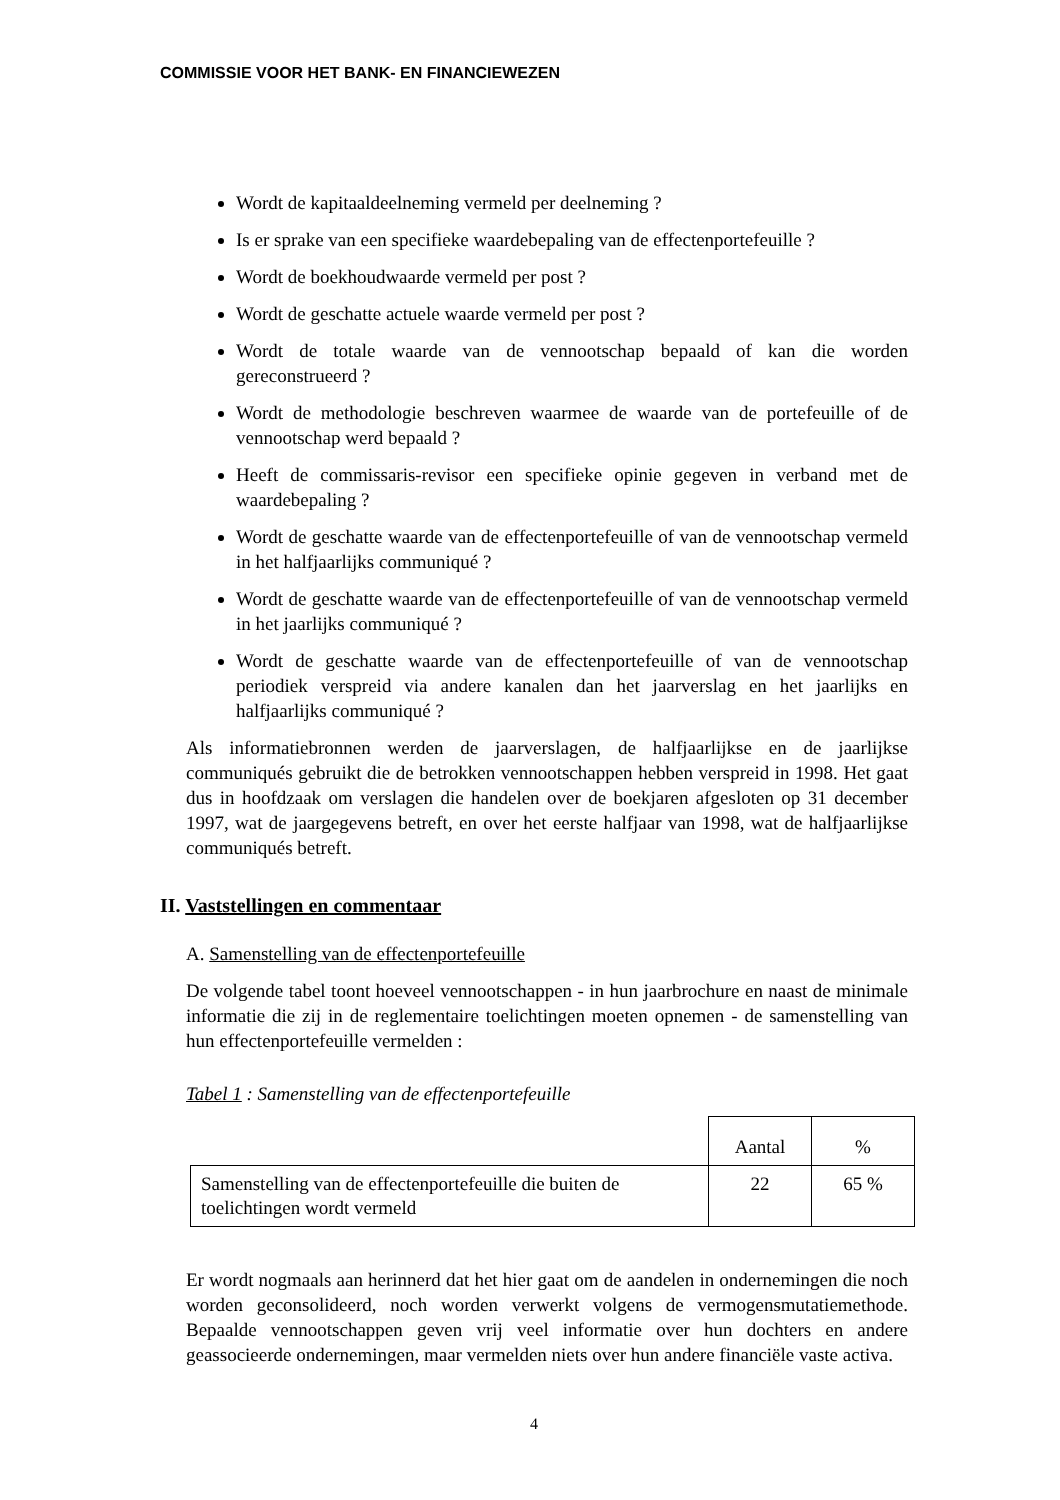COMMISSIE VOOR HET BANK- EN FINANCIEWEZEN
Wordt de kapitaaldeelneming vermeld per deelneming ?
Is er sprake van een specifieke waardebepaling van de effectenportefeuille ?
Wordt de boekhoudwaarde vermeld per post ?
Wordt de geschatte actuele waarde vermeld per post ?
Wordt de totale waarde van de vennootschap bepaald of kan die worden gereconstrueerd ?
Wordt de methodologie beschreven waarmee de waarde van de portefeuille of de vennootschap werd bepaald ?
Heeft de commissaris-revisor een specifieke opinie gegeven in verband met de waardebepaling ?
Wordt de geschatte waarde van de effectenportefeuille of van de vennootschap vermeld in het halfjaarlijks communiqué ?
Wordt de geschatte waarde van de effectenportefeuille of van de vennootschap vermeld in het jaarlijks communiqué ?
Wordt de geschatte waarde van de effectenportefeuille of van de vennootschap periodiek verspreid via andere kanalen dan het jaarverslag en het jaarlijks en halfjaarlijks communiqué ?
Als informatiebronnen werden de jaarverslagen, de halfjaarlijkse en de jaarlijkse communiqués gebruikt die de betrokken vennootschappen hebben verspreid in 1998. Het gaat dus in hoofdzaak om verslagen die handelen over de boekjaren afgesloten op 31 december 1997, wat de jaargegevens betreft, en over het eerste halfjaar van 1998, wat de halfjaarlijkse communiqués betreft.
II. Vaststellingen en commentaar
A. Samenstelling van de effectenportefeuille
De volgende tabel toont hoeveel vennootschappen - in hun jaarbrochure en naast de minimale informatie die zij in de reglementaire toelichtingen moeten opnemen - de samenstelling van hun effectenportefeuille vermelden :
Tabel 1 : Samenstelling van de effectenportefeuille
| | Aantal | % |
| Samenstelling van de effectenportefeuille die buiten de toelichtingen wordt vermeld | 22 | 65 % |
Er wordt nogmaals aan herinnerd dat het hier gaat om de aandelen in ondernemingen die noch worden geconsolideerd, noch worden verwerkt volgens de vermogensmutatiemethode. Bepaalde vennootschappen geven vrij veel informatie over hun dochters en andere geassocieerde ondernemingen, maar vermelden niets over hun andere financiële vaste activa.
4